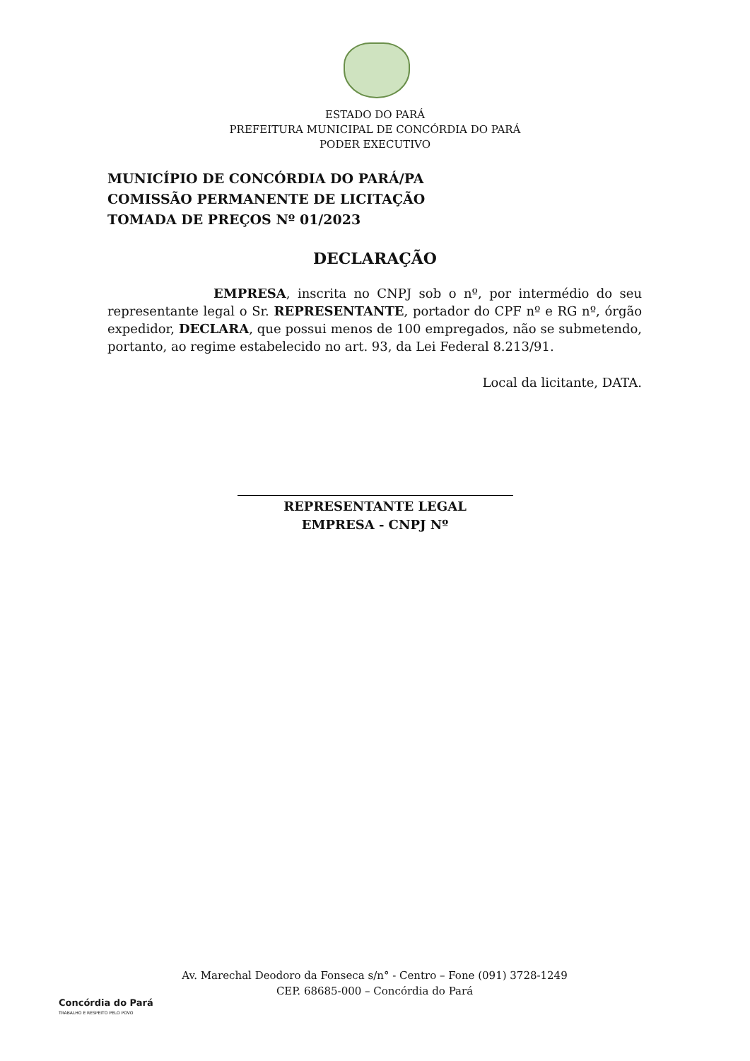ESTADO DO PARÁ
PREFEITURA MUNICIPAL DE CONCÓRDIA DO PARÁ
PODER EXECUTIVO
MUNICÍPIO DE CONCÓRDIA DO PARÁ/PA
COMISSÃO PERMANENTE DE LICITAÇÃO
TOMADA DE PREÇOS Nº 01/2023
DECLARAÇÃO
EMPRESA, inscrita no CNPJ sob o nº, por intermédio do seu representante legal o Sr. REPRESENTANTE, portador do CPF nº e RG nº, órgão expedidor, DECLARA, que possui menos de 100 empregados, não se submetendo, portanto, ao regime estabelecido no art. 93, da Lei Federal 8.213/91.
Local da licitante, DATA.
REPRESENTANTE LEGAL
EMPRESA - CNPJ Nº
Concórdia do Pará
TRABALHO E RESPEITO PELO POVO
Av. Marechal Deodoro da Fonseca s/n° - Centro – Fone (091) 3728-1249
CEP. 68685-000 – Concórdia do Pará